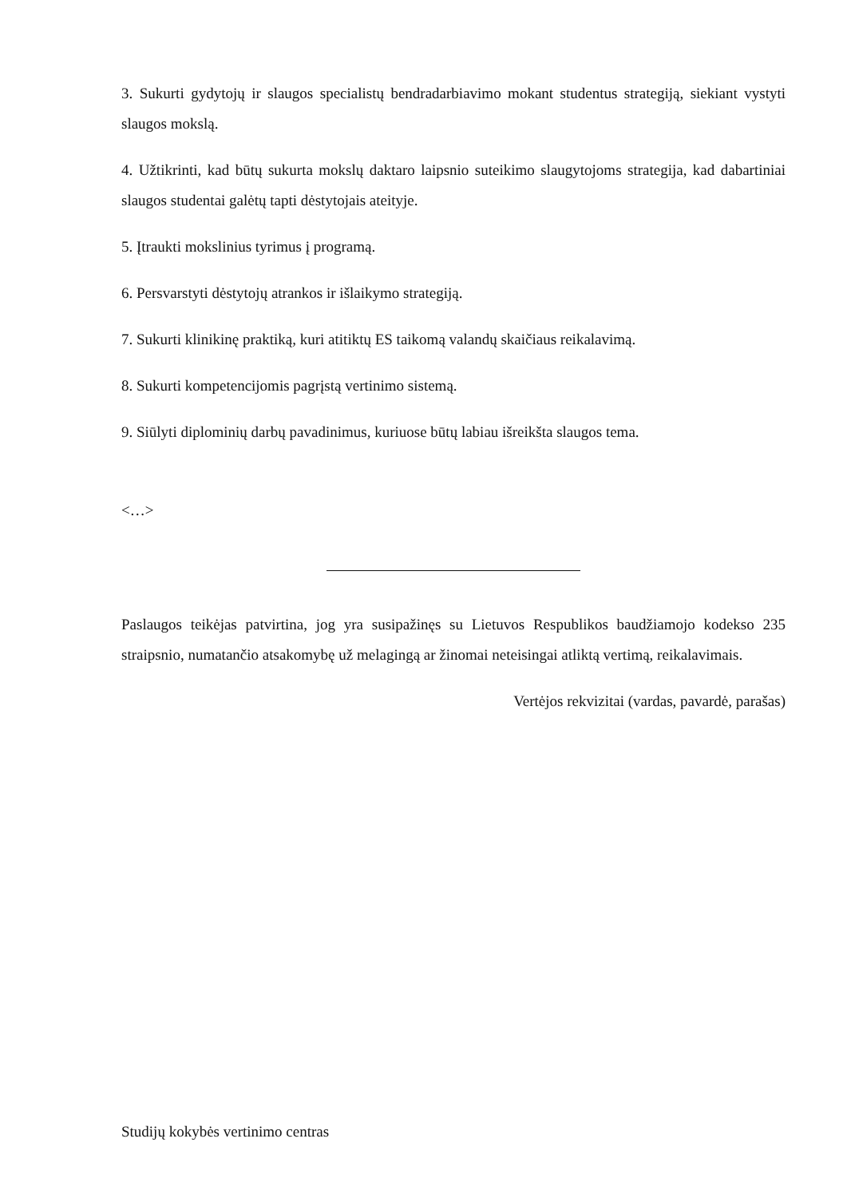3. Sukurti gydytojų ir slaugos specialistų bendradarbiavimo mokant studentus strategiją, siekiant vystyti slaugos mokslą.
4. Užtikrinti, kad būtų sukurta mokslų daktaro laipsnio suteikimo slaugytojoms strategija, kad dabartiniai slaugos studentai galėtų tapti dėstytojais ateityje.
5. Įtraukti mokslinius tyrimus į programą.
6. Persvarstyti dėstytojų atrankos ir išlaikymo strategiją.
7. Sukurti klinikinę praktiką, kuri atitiktų ES taikomą valandų skaičiaus reikalavimą.
8. Sukurti kompetencijomis pagrįstą vertinimo sistemą.
9. Siūlyti diplominių darbų pavadinimus, kuriuose būtų labiau išreikšta slaugos tema.
<…>
Paslaugos teikėjas patvirtina, jog yra susipažinęs su Lietuvos Respublikos baudžiamojo kodekso 235 straipsnio, numatančio atsakomybę už melagingą ar žinomai neteisingai atliktą vertimą, reikalavimais.
Vertėjos rekvizitai (vardas, pavardė, parašas)
Studijų kokybės vertinimo centras